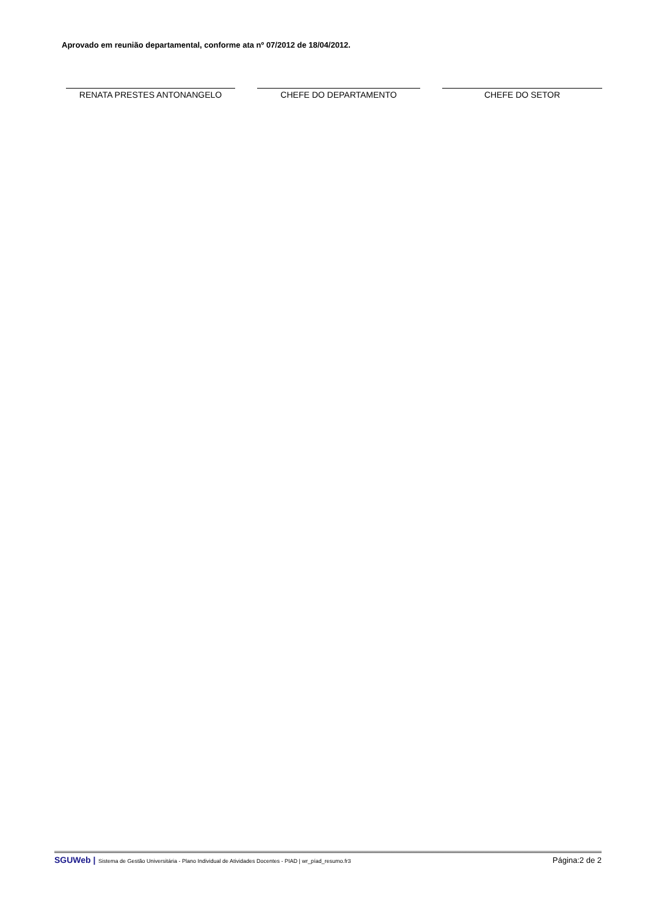Aprovado em reunião departamental, conforme ata nº 07/2012 de 18/04/2012.
RENATA PRESTES ANTONANGELO CHEFE DO DEPARTAMENTO CHEFE DO SETOR
SGUWeb | Sistema de Gestão Universitária - Plano Individual de Atividades Docentes - PIAD | wr_píad_resumo.fr3
Página:2 de 2